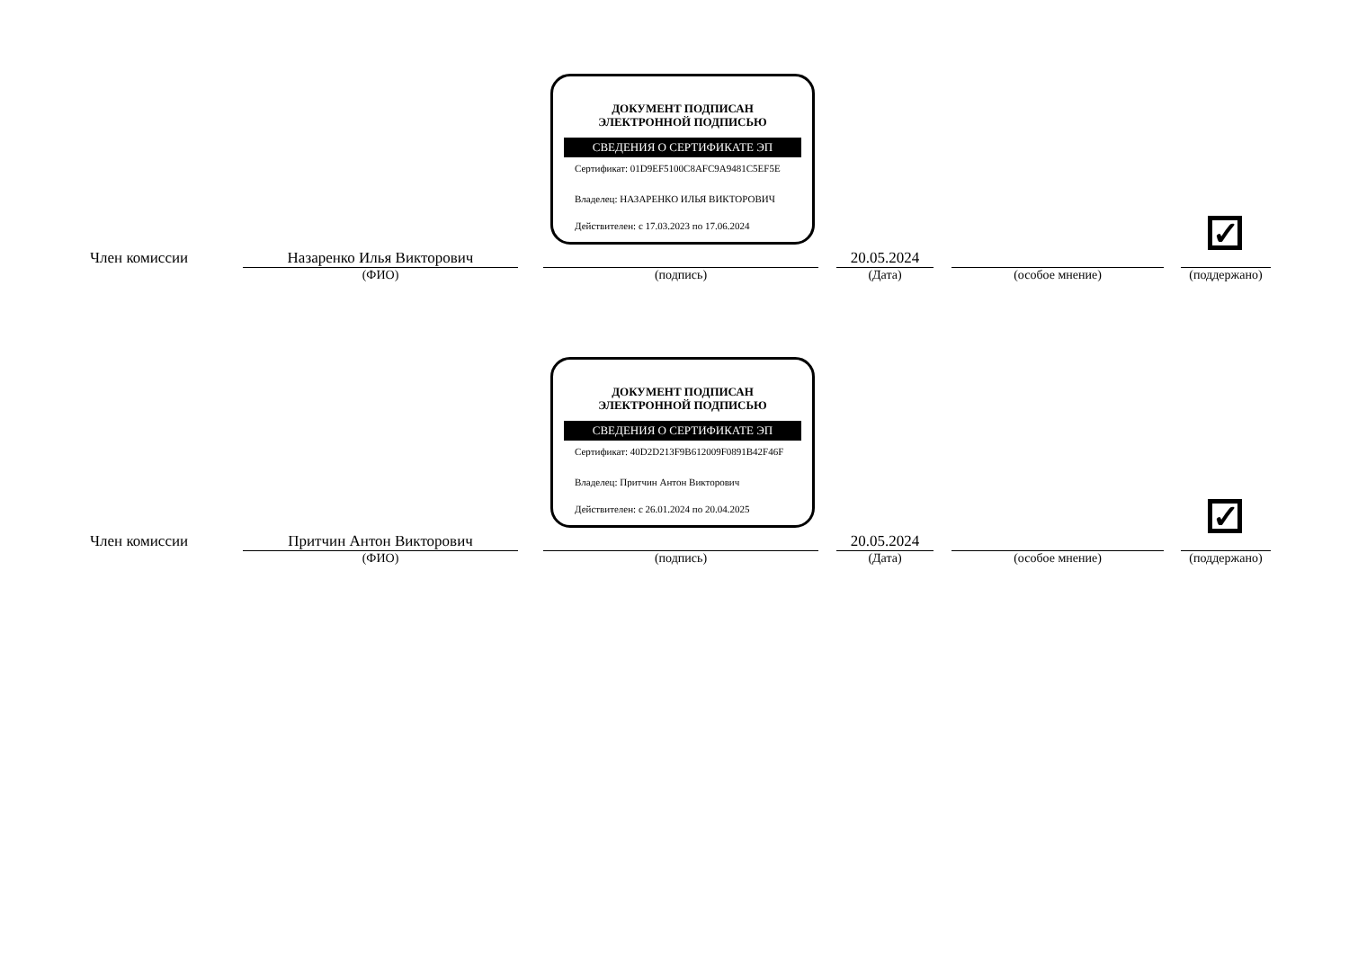ДОКУМЕНТ ПОДПИСАН
ЭЛЕКТРОННОЙ ПОДПИСЬЮ
СВЕДЕНИЯ О СЕРТИФИКАТЕ ЭП
Сертификат: 01D9EF5100C8AFC9A9481C5EF5E
Владелец: НАЗАРЕНКО ИЛЬЯ ВИКТОРОВИЧ
Действителен: с 17.03.2023 по 17.06.2024
✓
Член комиссии
Назаренко Илья Викторович
(ФИО)
(подпись)
20.05.2024
(Дата)
(особое мнение)
(поддержано)
ДОКУМЕНТ ПОДПИСАН
ЭЛЕКТРОННОЙ ПОДПИСЬЮ
СВЕДЕНИЯ О СЕРТИФИКАТЕ ЭП
Сертификат: 40D2D213F9B612009F0891B42F46F
Владелец: Притчин Антон Викторович
Действителен: с 26.01.2024 по 20.04.2025
✓
Член комиссии
Притчин Антон Викторович
(ФИО)
(подпись)
20.05.2024
(Дата)
(особое мнение)
(поддержано)